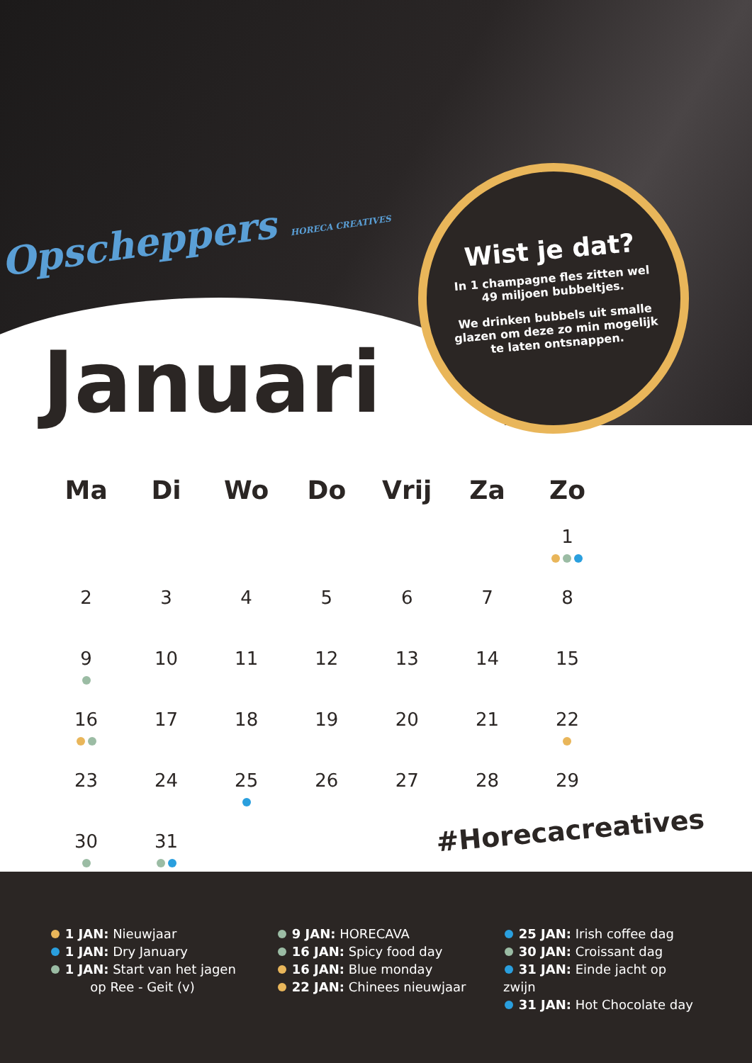Opscheppers HORECA CREATIVES
Wist je dat?
In 1 champagne fles zitten wel 49 miljoen bubbeltjes.
We drinken bubbels uit smalle glazen om deze zo min mogelijk te laten ontsnappen.
Januari
| Ma | Di | Wo | Do | Vrij | Za | Zo |
| --- | --- | --- | --- | --- | --- | --- |
| | | | | | | 1 |
| 2 | 3 | 4 | 5 | 6 | 7 | 8 |
| 9 | 10 | 11 | 12 | 13 | 14 | 15 |
| 16 | 17 | 18 | 19 | 20 | 21 | 22 |
| 23 | 24 | 25 | 26 | 27 | 28 | 29 |
| 30 | 31 | | | | | |
#Horecacreatives
1 JAN: Nieuwjaar
1 JAN: Dry January
1 JAN: Start van het jagen
op Ree - Geit (v)
9 JAN: HORECAVA
16 JAN: Spicy food day
16 JAN: Blue monday
22 JAN: Chinees nieuwjaar
25 JAN: Irish coffee dag
30 JAN: Croissant dag
31 JAN: Einde jacht op zwijn
31 JAN: Hot Chocolate day